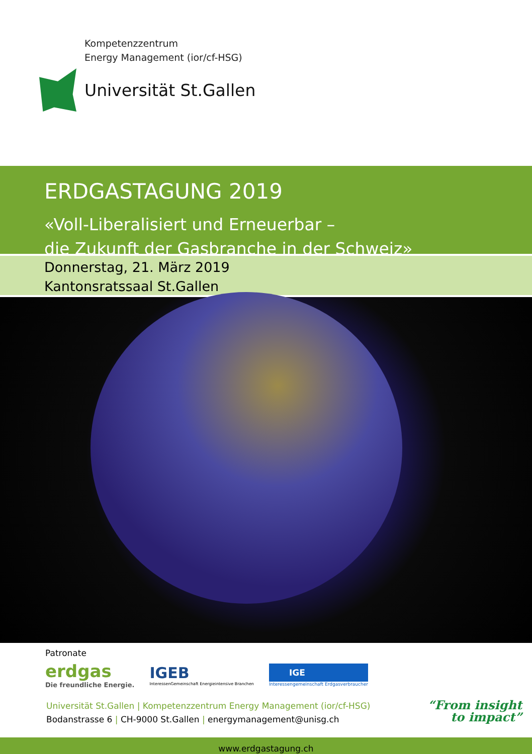Kompetenzzentrum
Energy Management (ior/cf-HSG)
Universität St.Gallen
ERDGASTAGUNG 2019
«Voll-Liberalisiert und Erneuerbar –
die Zukunft der Gasbranche in der Schweiz»
Donnerstag, 21. März 2019
Kantonsratssaal St.Gallen
Patronate
erdgas
Die freundliche Energie.
IGEB
InteressenGemeinschaft Energieintensive Branchen
IGE
Interessengemeinschaft Erdgasverbraucher
Universität St.Gallen | Kompetenzzentrum Energy Management (ior/cf-HSG)
Bodanstrasse 6 | CH-9000 St.Gallen | energymanagement@unisg.ch
“From insight
to impact”
www.erdgastagung.ch